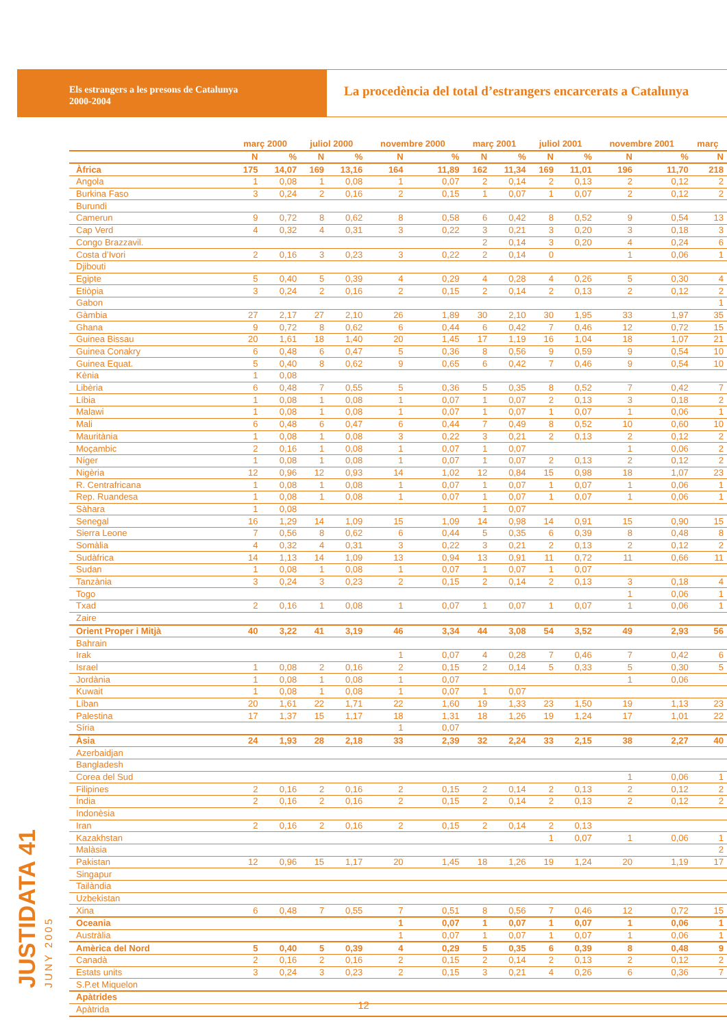Els estrangers a les presons de Catalunya
2000-2004
La procedència del total d’estrangers encarcerats a Catalunya
| | març 2000 | | juliol 2000 | | novembre 2000 | | març 2001 | | juliol 2001 | | novembre 2001 | | març |
| --- | --- | --- | --- | --- | --- | --- | --- | --- | --- | --- | --- | --- | --- |
| | N | % | N | % | N | % | N | % | N | % | N | % | N |
| Àfrica | 175 | 14,07 | 169 | 13,16 | 164 | 11,89 | 162 | 11,34 | 169 | 11,01 | 196 | 11,70 | 218 |
| Angola | 1 | 0,08 | 1 | 0,08 | 1 | 0,07 | 2 | 0,14 | 2 | 0,13 | 2 | 0,12 | 2 |
| Burkina Faso | 3 | 0,24 | 2 | 0,16 | 2 | 0,15 | 1 | 0,07 | 1 | 0,07 | 2 | 0,12 | 2 |
| Burundi | | | | | | | | | | | | | |
| Camerun | 9 | 0,72 | 8 | 0,62 | 8 | 0,58 | 6 | 0,42 | 8 | 0,52 | 9 | 0,54 | 13 |
| Cap Verd | 4 | 0,32 | 4 | 0,31 | 3 | 0,22 | 3 | 0,21 | 3 | 0,20 | 3 | 0,18 | 3 |
| Congo Brazzavil. | | | | | | | 2 | 0,14 | 3 | 0,20 | 4 | 0,24 | 6 |
| Costa d’Ivori | 2 | 0,16 | 3 | 0,23 | 3 | 0,22 | 2 | 0,14 | 0 | | 1 | 0,06 | 1 |
| Djibouti | | | | | | | | | | | | | |
| Egipte | 5 | 0,40 | 5 | 0,39 | 4 | 0,29 | 4 | 0,28 | 4 | 0,26 | 5 | 0,30 | 4 |
| Etiòpia | 3 | 0,24 | 2 | 0,16 | 2 | 0,15 | 2 | 0,14 | 2 | 0,13 | 2 | 0,12 | 2 |
| Gabon | | | | | | | | | | | | | 1 |
| Gàmbia | 27 | 2,17 | 27 | 2,10 | 26 | 1,89 | 30 | 2,10 | 30 | 1,95 | 33 | 1,97 | 35 |
| Ghana | 9 | 0,72 | 8 | 0,62 | 6 | 0,44 | 6 | 0,42 | 7 | 0,46 | 12 | 0,72 | 15 |
| Guinea Bissau | 20 | 1,61 | 18 | 1,40 | 20 | 1,45 | 17 | 1,19 | 16 | 1,04 | 18 | 1,07 | 21 |
| Guinea Conakry | 6 | 0,48 | 6 | 0,47 | 5 | 0,36 | 8 | 0,56 | 9 | 0,59 | 9 | 0,54 | 10 |
| Guinea Equat. | 5 | 0,40 | 8 | 0,62 | 9 | 0,65 | 6 | 0,42 | 7 | 0,46 | 9 | 0,54 | 10 |
| Kènia | 1 | 0,08 | | | | | | | | | | | |
| Libèria | 6 | 0,48 | 7 | 0,55 | 5 | 0,36 | 5 | 0,35 | 8 | 0,52 | 7 | 0,42 | 7 |
| Líbia | 1 | 0,08 | 1 | 0,08 | 1 | 0,07 | 1 | 0,07 | 2 | 0,13 | 3 | 0,18 | 2 |
| Malawi | 1 | 0,08 | 1 | 0,08 | 1 | 0,07 | 1 | 0,07 | 1 | 0,07 | 1 | 0,06 | 1 |
| Mali | 6 | 0,48 | 6 | 0,47 | 6 | 0,44 | 7 | 0,49 | 8 | 0,52 | 10 | 0,60 | 10 |
| Mauritània | 1 | 0,08 | 1 | 0,08 | 3 | 0,22 | 3 | 0,21 | 2 | 0,13 | 2 | 0,12 | 2 |
| Moçambic | 2 | 0,16 | 1 | 0,08 | 1 | 0,07 | 1 | 0,07 | | | 1 | 0,06 | 2 |
| Níger | 1 | 0,08 | 1 | 0,08 | 1 | 0,07 | 1 | 0,07 | 2 | 0,13 | 2 | 0,12 | 2 |
| Nigèria | 12 | 0,96 | 12 | 0,93 | 14 | 1,02 | 12 | 0,84 | 15 | 0,98 | 18 | 1,07 | 23 |
| R. Centrafricana | 1 | 0,08 | 1 | 0,08 | 1 | 0,07 | 1 | 0,07 | 1 | 0,07 | 1 | 0,06 | 1 |
| Rep. Ruandesa | 1 | 0,08 | 1 | 0,08 | 1 | 0,07 | 1 | 0,07 | 1 | 0,07 | 1 | 0,06 | 1 |
| Sàhara | 1 | 0,08 | | | | | 1 | 0,07 | | | | | |
| Senegal | 16 | 1,29 | 14 | 1,09 | 15 | 1,09 | 14 | 0,98 | 14 | 0,91 | 15 | 0,90 | 15 |
| Sierra Leone | 7 | 0,56 | 8 | 0,62 | 6 | 0,44 | 5 | 0,35 | 6 | 0,39 | 8 | 0,48 | 8 |
| Somàlia | 4 | 0,32 | 4 | 0,31 | 3 | 0,22 | 3 | 0,21 | 2 | 0,13 | 2 | 0,12 | 2 |
| Sudàfrica | 14 | 1,13 | 14 | 1,09 | 13 | 0,94 | 13 | 0,91 | 11 | 0,72 | 11 | 0,66 | 11 |
| Sudan | 1 | 0,08 | 1 | 0,08 | 1 | 0,07 | 1 | 0,07 | 1 | 0,07 | | | |
| Tanzània | 3 | 0,24 | 3 | 0,23 | 2 | 0,15 | 2 | 0,14 | 2 | 0,13 | 3 | 0,18 | 4 |
| Togo | | | | | | | | | | | 1 | 0,06 | 1 |
| Txad | 2 | 0,16 | 1 | 0,08 | 1 | 0,07 | 1 | 0,07 | 1 | 0,07 | 1 | 0,06 | 1 |
| Zaire | | | | | | | | | | | | | |
| Orient Proper i Mitjà | 40 | 3,22 | 41 | 3,19 | 46 | 3,34 | 44 | 3,08 | 54 | 3,52 | 49 | 2,93 | 56 |
| Bahrain | | | | | | | | | | | | | |
| Irak | | | | | 1 | 0,07 | 4 | 0,28 | 7 | 0,46 | 7 | 0,42 | 6 |
| Israel | 1 | 0,08 | 2 | 0,16 | 2 | 0,15 | 2 | 0,14 | 5 | 0,33 | 5 | 0,30 | 5 |
| Jordània | 1 | 0,08 | 1 | 0,08 | 1 | 0,07 | | | | | 1 | 0,06 | |
| Kuwait | 1 | 0,08 | 1 | 0,08 | 1 | 0,07 | 1 | 0,07 | | | | | |
| Líban | 20 | 1,61 | 22 | 1,71 | 22 | 1,60 | 19 | 1,33 | 23 | 1,50 | 19 | 1,13 | 23 |
| Palestina | 17 | 1,37 | 15 | 1,17 | 18 | 1,31 | 18 | 1,26 | 19 | 1,24 | 17 | 1,01 | 22 |
| Síria | | | | | 1 | 0,07 | | | | | | | |
| Àsia | 24 | 1,93 | 28 | 2,18 | 33 | 2,39 | 32 | 2,24 | 33 | 2,15 | 38 | 2,27 | 40 |
| Azerbaidjan | | | | | | | | | | | | | |
| Bangladesh | | | | | | | | | | | | | |
| Corea del Sud | | | | | | | | | | | 1 | 0,06 | 1 |
| Filipines | 2 | 0,16 | 2 | 0,16 | 2 | 0,15 | 2 | 0,14 | 2 | 0,13 | 2 | 0,12 | 2 |
| Índia | 2 | 0,16 | 2 | 0,16 | 2 | 0,15 | 2 | 0,14 | 2 | 0,13 | 2 | 0,12 | 2 |
| Indonèsia | | | | | | | | | | | | | |
| Iran | 2 | 0,16 | 2 | 0,16 | 2 | 0,15 | 2 | 0,14 | 2 | 0,13 | | | |
| Kazakhstan | | | | | | | | | 1 | 0,07 | 1 | 0,06 | 1 |
| Malàsia | | | | | | | | | | | | | 2 |
| Pakistan | 12 | 0,96 | 15 | 1,17 | 20 | 1,45 | 18 | 1,26 | 19 | 1,24 | 20 | 1,19 | 17 |
| Singapur | | | | | | | | | | | | | |
| Tailàndia | | | | | | | | | | | | | |
| Uzbekistan | | | | | | | | | | | | | |
| Xina | 6 | 0,48 | 7 | 0,55 | 7 | 0,51 | 8 | 0,56 | 7 | 0,46 | 12 | 0,72 | 15 |
| Oceania | | | | | 1 | 0,07 | 1 | 0,07 | 1 | 0,07 | 1 | 0,06 | 1 |
| Austràlia | | | | | 1 | 0,07 | 1 | 0,07 | 1 | 0,07 | 1 | 0,06 | 1 |
| Amèrica del Nord | 5 | 0,40 | 5 | 0,39 | 4 | 0,29 | 5 | 0,35 | 6 | 0,39 | 8 | 0,48 | 9 |
| Canadà | 2 | 0,16 | 2 | 0,16 | 2 | 0,15 | 2 | 0,14 | 2 | 0,13 | 2 | 0,12 | 2 |
| Estats units | 3 | 0,24 | 3 | 0,23 | 2 | 0,15 | 3 | 0,21 | 4 | 0,26 | 6 | 0,36 | 7 |
| S.P.et Miquelon | | | | | | | | | | | | | |
| Apàtrides | | | | | | | | | | | | | |
| Apàtrida | | | | | | | | | | | | | |
JUSTIDATA 41
JUNY 2005
12